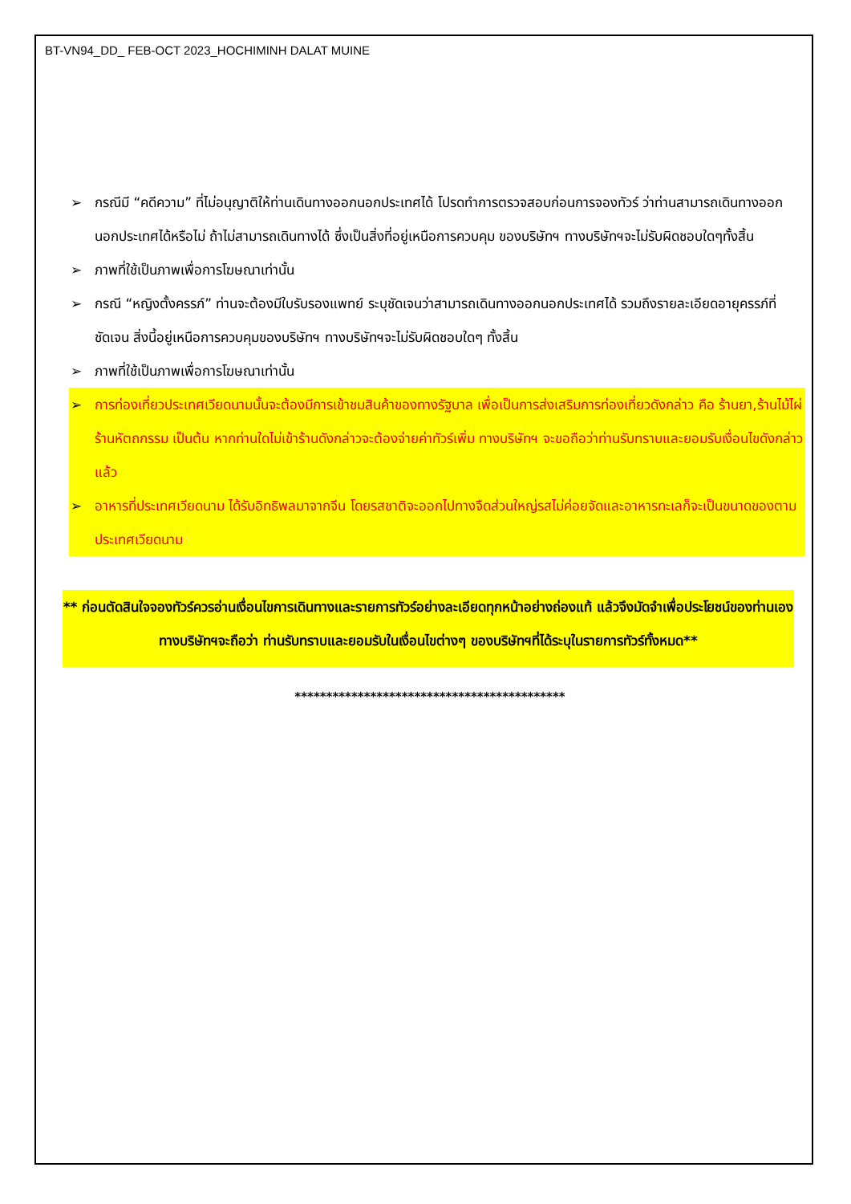BT-VN94_DD_ FEB-OCT 2023_HOCHIMINH DALAT MUINE
➢ กรณีมี “คดีความ” ที่ไม่อนุญาติให้ท่านเดินทางออกนอกประเทศได้ โปรดทำการตรวจสอบก่อนการจองทัวร์ ว่าท่านสามารถเดินทางออกนอกประเทศได้หรือไม่ ถ้าไม่สามารถเดินทางได้ ซึ่งเป็นสิ่งที่อยู่เหนือการควบคุม ของบริษัทฯ ทางบริษัทฯจะไม่รับผิดชอบใดๆทั้งสิ้น
➢ ภาพที่ใช้เป็นภาพเพื่อการโฆษณาเท่านั้น
➢ กรณี “หญิงตั้งครรภ์” ท่านจะต้องมีใบรับรองแพทย์ ระบุชัดเจนว่าสามารถเดินทางออกนอกประเทศได้ รวมถึงรายละเอียดอายุครรภ์ที่ชัดเจน สิ่งนี้อยู่เหนือการควบคุมของบริษัทฯ ทางบริษัทฯจะไม่รับผิดชอบใดๆ ทั้งสิ้น
➢ ภาพที่ใช้เป็นภาพเพื่อการโฆษณาเท่านั้น
➢ การท่องเที่ยวประเทศเวียดนามนั้นจะต้องมีการเข้าชมสินค้าของทางรัฐบาล เพื่อเป็นการส่งเสริมการท่องเที่ยวดังกล่าว คือ ร้านยา,ร้านไม้ไผ่ ร้านหัตถกรรม เป็นต้น หากท่านใดไม่เข้าร้านดังกล่าวจะต้องจ่ายค่าทัวร์เพิ่ม ทางบริษัทฯ จะขอถือว่าท่านรับทราบและยอมรับเงื่อนไขดังกล่าวแล้ว
➢ อาหารที่ประเทศเวียดนาม ได้รับอิทธิพลมาจากจีน โดยรสชาติจะออกไปทางจืดส่วนใหญ่รสไม่ค่อยจัดและอาหารทะเลก็จะเป็นขนาดของตามประเทศเวียดนาม
** ก่อนตัดสินใจจองทัวร์ควรอ่านเงื่อนไขการเดินทางและรายการทัวร์อย่างละเอียดทุกหน้าอย่างถ่องแท้ แล้วจึงมัดจำเพื่อประโยชน์ของท่านเอง ทางบริษัทฯจะถือว่า ท่านรับทราบและยอมรับในเงื่อนไขต่างๆ ของบริษัทฯที่ได้ระบุในรายการทัวร์ทั้งหมด**
*******************************************